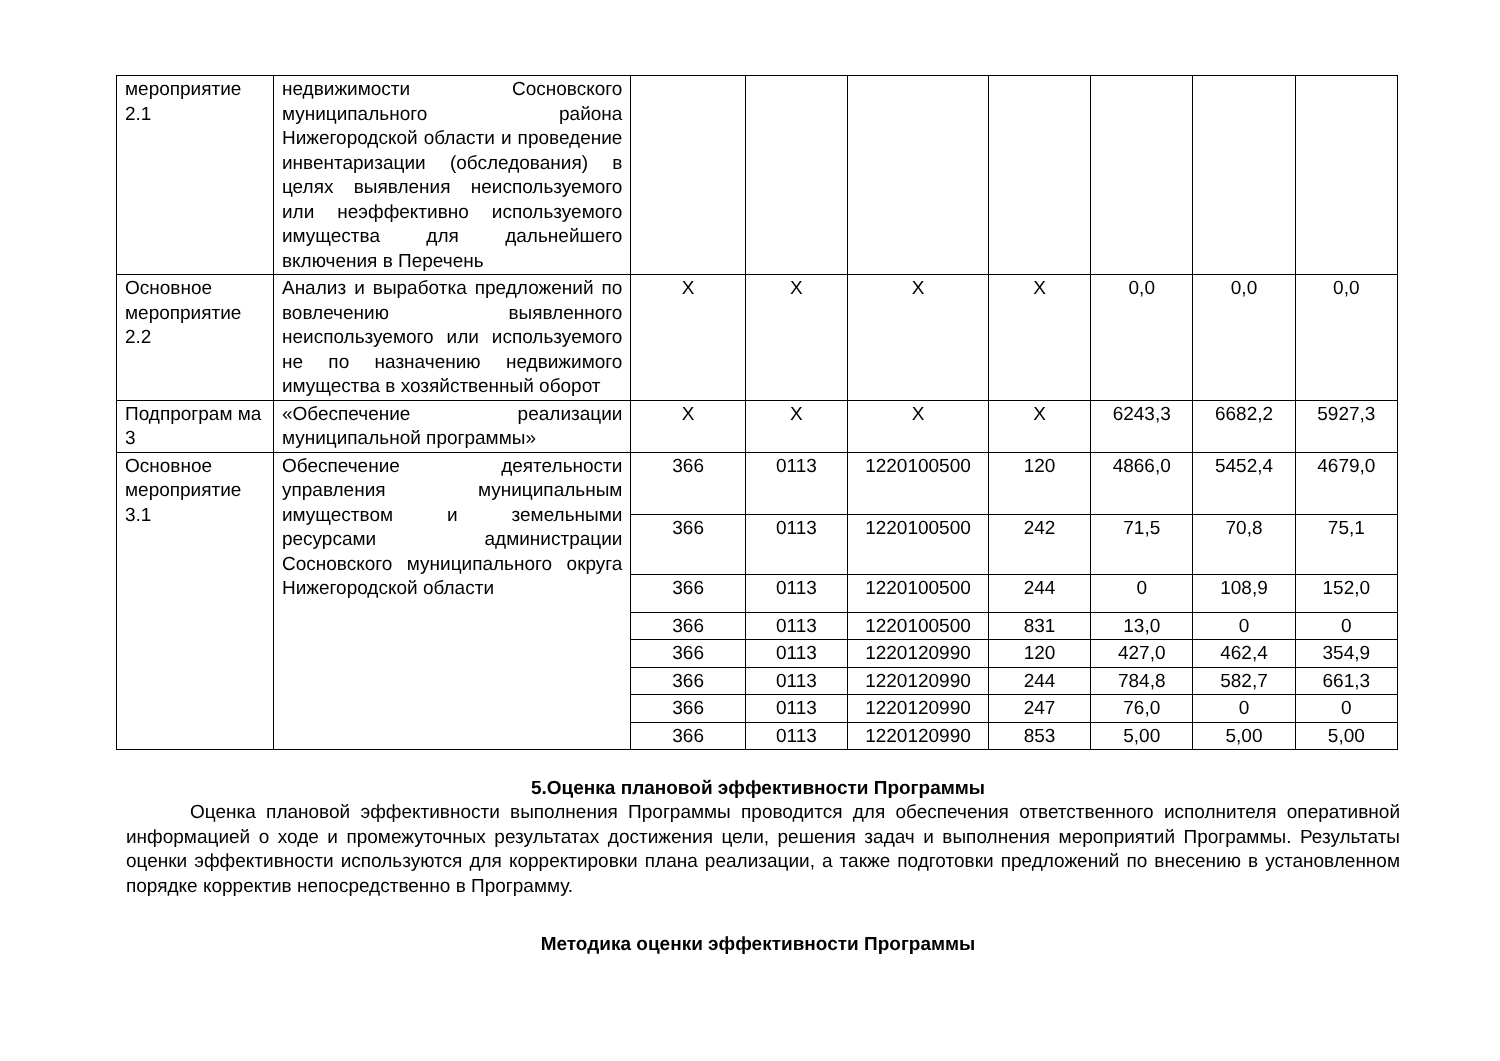| мероприятие 2.1 | недвижимости Сосновского муниципального района Нижегородской области и проведение инвентаризации (обследования) в целях выявления неиспользуемого или неэффективно используемого имущества для дальнейшего включения в Перечень | | | | | | | |
| Основное мероприятие 2.2 | Анализ и выработка предложений по вовлечению выявленного неиспользуемого или используемого не по назначению недвижимого имущества в хозяйственный оборот | Х | Х | Х | Х | 0,0 | 0,0 | 0,0 |
| Подпрограм ма 3 | «Обеспечение реализации муниципальной программы» | Х | Х | Х | Х | 6243,3 | 6682,2 | 5927,3 |
| Основное мероприятие 3.1 | Обеспечение деятельности управления муниципальным имуществом и земельными ресурсами администрации Сосновского муниципального округа Нижегородской области | 366 | 0113 | 1220100500 | 120 | 4866,0 | 5452,4 | 4679,0 |
| | | 366 | 0113 | 1220100500 | 242 | 71,5 | 70,8 | 75,1 |
| | | 366 | 0113 | 1220100500 | 244 | 0 | 108,9 | 152,0 |
| | | 366 | 0113 | 1220100500 | 831 | 13,0 | 0 | 0 |
| | | 366 | 0113 | 1220120990 | 120 | 427,0 | 462,4 | 354,9 |
| | | 366 | 0113 | 1220120990 | 244 | 784,8 | 582,7 | 661,3 |
| | | 366 | 0113 | 1220120990 | 247 | 76,0 | 0 | 0 |
| | | 366 | 0113 | 1220120990 | 853 | 5,00 | 5,00 | 5,00 |
5.Оценка плановой эффективности Программы
Оценка плановой эффективности выполнения Программы проводится для обеспечения ответственного исполнителя оперативной информацией о ходе и промежуточных результатах достижения цели, решения задач и выполнения мероприятий Программы. Результаты оценки эффективности используются для корректировки плана реализации, а также подготовки предложений по внесению в установленном порядке корректив непосредственно в Программу.
Методика оценки эффективности Программы